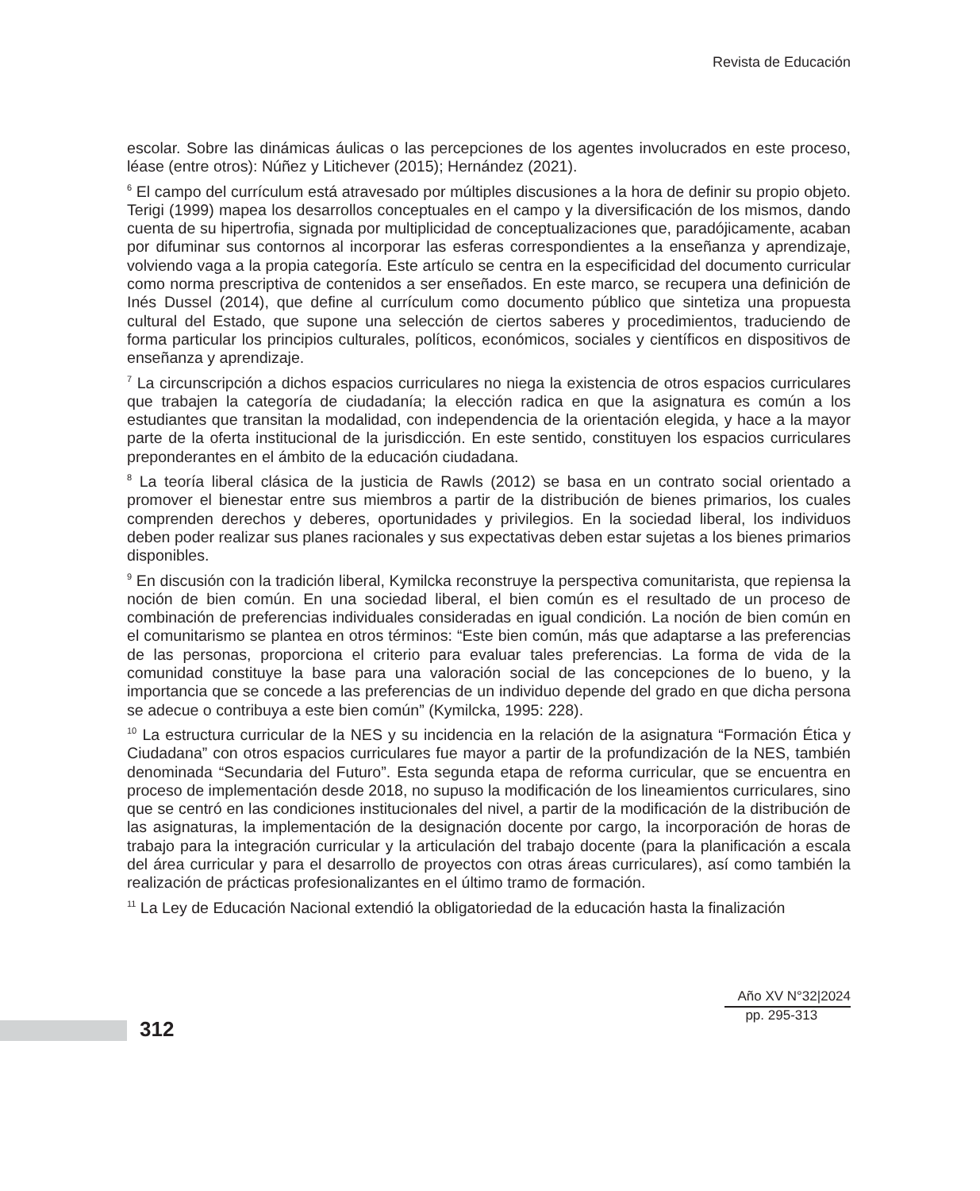Revista de Educación
escolar. Sobre las dinámicas áulicas o las percepciones de los agentes involucrados en este proceso, léase (entre otros): Núñez y Litichever (2015); Hernández (2021).
<sup>6</sup> El campo del currículum está atravesado por múltiples discusiones a la hora de definir su propio objeto. Terigi (1999) mapea los desarrollos conceptuales en el campo y la diversificación de los mismos, dando cuenta de su hipertrofia, signada por multiplicidad de conceptualizaciones que, paradójicamente, acaban por difuminar sus contornos al incorporar las esferas correspondientes a la enseñanza y aprendizaje, volviendo vaga a la propia categoría. Este artículo se centra en la especificidad del documento curricular como norma prescriptiva de contenidos a ser enseñados. En este marco, se recupera una definición de Inés Dussel (2014), que define al currículum como documento público que sintetiza una propuesta cultural del Estado, que supone una selección de ciertos saberes y procedimientos, traduciendo de forma particular los principios culturales, políticos, económicos, sociales y científicos en dispositivos de enseñanza y aprendizaje.
<sup>7</sup> La circunscripción a dichos espacios curriculares no niega la existencia de otros espacios curriculares que trabajen la categoría de ciudadanía; la elección radica en que la asignatura es común a los estudiantes que transitan la modalidad, con independencia de la orientación elegida, y hace a la mayor parte de la oferta institucional de la jurisdicción. En este sentido, constituyen los espacios curriculares preponderantes en el ámbito de la educación ciudadana.
<sup>8</sup> La teoría liberal clásica de la justicia de Rawls (2012) se basa en un contrato social orientado a promover el bienestar entre sus miembros a partir de la distribución de bienes primarios, los cuales comprenden derechos y deberes, oportunidades y privilegios. En la sociedad liberal, los individuos deben poder realizar sus planes racionales y sus expectativas deben estar sujetas a los bienes primarios disponibles.
<sup>9</sup> En discusión con la tradición liberal, Kymilcka reconstruye la perspectiva comunitarista, que repiensa la noción de bien común. En una sociedad liberal, el bien común es el resultado de un proceso de combinación de preferencias individuales consideradas en igual condición. La noción de bien común en el comunitarismo se plantea en otros términos: “Este bien común, más que adaptarse a las preferencias de las personas, proporciona el criterio para evaluar tales preferencias. La forma de vida de la comunidad constituye la base para una valoración social de las concepciones de lo bueno, y la importancia que se concede a las preferencias de un individuo depende del grado en que dicha persona se adecue o contribuya a este bien común” (Kymilcka, 1995: 228).
<sup>10</sup> La estructura curricular de la NES y su incidencia en la relación de la asignatura “Formación Ética y Ciudadana” con otros espacios curriculares fue mayor a partir de la profundización de la NES, también denominada “Secundaria del Futuro”. Esta segunda etapa de reforma curricular, que se encuentra en proceso de implementación desde 2018, no supuso la modificación de los lineamientos curriculares, sino que se centró en las condiciones institucionales del nivel, a partir de la modificación de la distribución de las asignaturas, la implementación de la designación docente por cargo, la incorporación de horas de trabajo para la integración curricular y la articulación del trabajo docente (para la planificación a escala del área curricular y para el desarrollo de proyectos con otras áreas curriculares), así como también la realización de prácticas profesionalizantes en el último tramo de formación.
<sup>11</sup> La Ley de Educación Nacional extendió la obligatoriedad de la educación hasta la finalización
312
Año XV N°32|2024
pp. 295-313